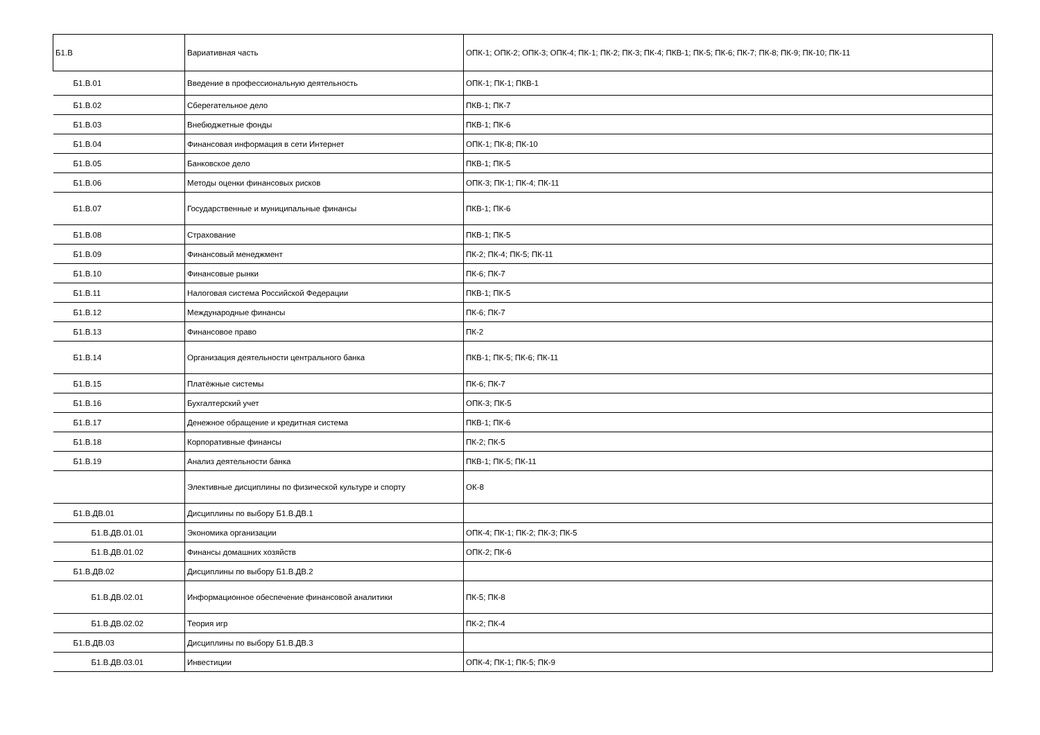| Б1.В | Вариативная часть | ОПК-1; ОПК-2; ОПК-3; ОПК-4; ПК-1; ПК-2; ПК-3; ПК-4; ПКВ-1; ПК-5; ПК-6; ПК-7; ПК-8; ПК-9; ПК-10; ПК-11 |
| Б1.В.01 | Введение в профессиональную деятельность | ОПК-1; ПК-1; ПКВ-1 |
| Б1.В.02 | Сберегательное дело | ПКВ-1; ПК-7 |
| Б1.В.03 | Внебюджетные фонды | ПКВ-1; ПК-6 |
| Б1.В.04 | Финансовая информация в сети Интернет | ОПК-1; ПК-8; ПК-10 |
| Б1.В.05 | Банковское дело | ПКВ-1; ПК-5 |
| Б1.В.06 | Методы оценки финансовых рисков | ОПК-3; ПК-1; ПК-4; ПК-11 |
| Б1.В.07 | Государственные и муниципальные финансы | ПКВ-1; ПК-6 |
| Б1.В.08 | Страхование | ПКВ-1; ПК-5 |
| Б1.В.09 | Финансовый менеджмент | ПК-2; ПК-4; ПК-5; ПК-11 |
| Б1.В.10 | Финансовые рынки | ПК-6; ПК-7 |
| Б1.В.11 | Налоговая система Российской Федерации | ПКВ-1; ПК-5 |
| Б1.В.12 | Международные финансы | ПК-6; ПК-7 |
| Б1.В.13 | Финансовое право | ПК-2 |
| Б1.В.14 | Организация деятельности центрального банка | ПКВ-1; ПК-5; ПК-6; ПК-11 |
| Б1.В.15 | Платёжные системы | ПК-6; ПК-7 |
| Б1.В.16 | Бухгалтерский учет | ОПК-3; ПК-5 |
| Б1.В.17 | Денежное обращение и кредитная система | ПКВ-1; ПК-6 |
| Б1.В.18 | Корпоративные финансы | ПК-2; ПК-5 |
| Б1.В.19 | Анализ деятельности банка | ПКВ-1; ПК-5; ПК-11 |
| | Элективные дисциплины по физической культуре и спорту | ОК-8 |
| Б1.В.ДВ.01 | Дисциплины по выбору Б1.В.ДВ.1 | |
| Б1.В.ДВ.01.01 | Экономика организации | ОПК-4; ПК-1; ПК-2; ПК-3; ПК-5 |
| Б1.В.ДВ.01.02 | Финансы домашних хозяйств | ОПК-2; ПК-6 |
| Б1.В.ДВ.02 | Дисциплины по выбору Б1.В.ДВ.2 | |
| Б1.В.ДВ.02.01 | Информационное обеспечение финансовой аналитики | ПК-5; ПК-8 |
| Б1.В.ДВ.02.02 | Теория игр | ПК-2; ПК-4 |
| Б1.В.ДВ.03 | Дисциплины по выбору Б1.В.ДВ.3 | |
| Б1.В.ДВ.03.01 | Инвестиции | ОПК-4; ПК-1; ПК-5; ПК-9 |